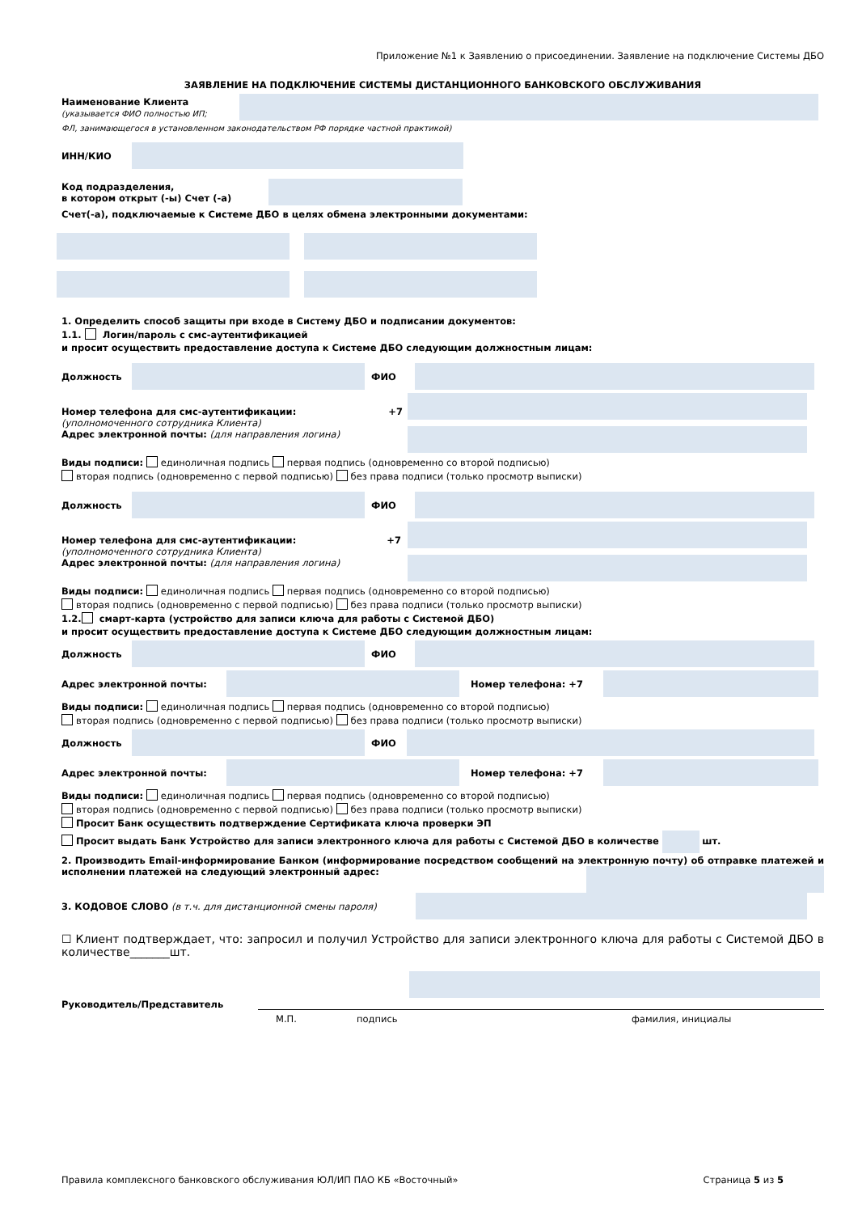Приложение №1 к Заявлению о присоединении. Заявление на подключение Системы ДБО
ЗАЯВЛЕНИЕ НА ПОДКЛЮЧЕНИЕ СИСТЕМЫ ДИСТАНЦИОННОГО БАНКОВСКОГО ОБСЛУЖИВАНИЯ
Наименование Клиента
(указывается ФИО полностью ИП;
ФЛ, занимающегося в установленном законодательством РФ порядке частной практикой)
ИНН/КИО
Код подразделения,
в котором открыт (-ы) Счет (-а)
Счет(-а), подключаемые к Системе ДБО в целях обмена электронными документами:
1. Определить способ защиты при входе в Систему ДБО и подписании документов:
1.1. Логин/пароль с смс-аутентификацией
и просит осуществить предоставление доступа к Системе ДБО следующим должностным лицам:
Должность ФИО
Номер телефона для смс-аутентификации: +7
(уполномоченного сотрудника Клиента)
Адрес электронной почты: (для направления логина)
Виды подписи: единоличная подпись первая подпись (одновременно со второй подписью)
вторая подпись (одновременно с первой подписью) без права подписи (только просмотр выписки)
Должность ФИО
Номер телефона для смс-аутентификации: +7
(уполномоченного сотрудника Клиента)
Адрес электронной почты: (для направления логина)
Виды подписи: единоличная подпись первая подпись (одновременно со второй подписью)
вторая подпись (одновременно с первой подписью) без права подписи (только просмотр выписки)
1.2. смарт-карта (устройство для записи ключа для работы с Системой ДБО)
и просит осуществить предоставление доступа к Системе ДБО следующим должностным лицам:
Должность ФИО
Адрес электронной почты: Номер телефона: +7
Виды подписи: единоличная подпись первая подпись (одновременно со второй подписью)
вторая подпись (одновременно с первой подписью) без права подписи (только просмотр выписки)
Должность ФИО
Адрес электронной почты: Номер телефона: +7
Виды подписи: единоличная подпись первая подпись (одновременно со второй подписью)
вторая подпись (одновременно с первой подписью) без права подписи (только просмотр выписки)
Просит Банк осуществить подтверждение Сертификата ключа проверки ЭП
Просит выдать Банк Устройство для записи электронного ключа для работы с Системой ДБО в количестве шт.
2. Производить Email-информирование Банком (информирование посредством сообщений на электронную почту) об отправке платежей и исполнении платежей на следующий электронный адрес:
3. КОДОВОЕ СЛОВО (в т.ч. для дистанционной смены пароля)
☐ Клиент подтверждает, что: запросил и получил Устройство для записи электронного ключа для работы с Системой ДБО в количестве_______шт.
Руководитель/Представитель
М.П. подпись фамилия, инициалы
Правила комплексного банковского обслуживания ЮЛ/ИП ПАО КБ «Восточный» Страница 5 из 5